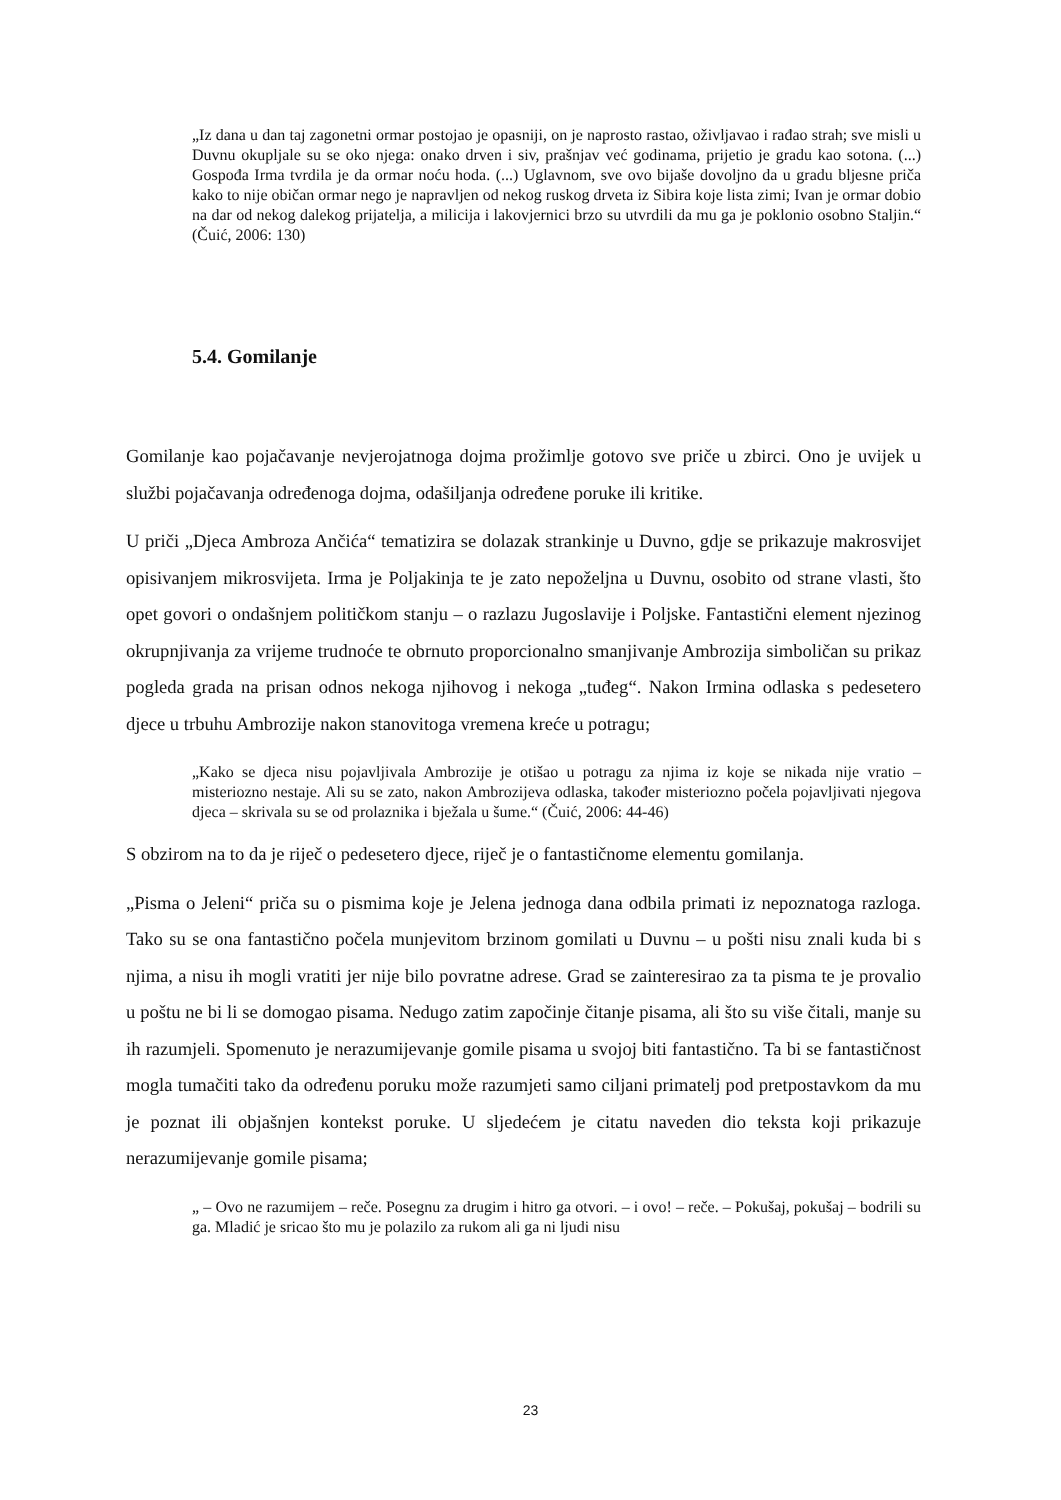„Iz dana u dan taj zagonetni ormar postojao je opasniji, on je naprosto rastao, oživljavao i rađao strah; sve misli u Duvnu okupljale su se oko njega: onako drven i siv, prašnjav već godinama, prijetio je gradu kao sotona. (...) Gospođa Irma tvrdila je da ormar noću hoda. (...) Uglavnom, sve ovo bijaše dovoljno da u gradu bljesne priča kako to nije običan ormar nego je napravljen od nekog ruskog drveta iz Sibira koje lista zimi; Ivan je ormar dobio na dar od nekog dalekog prijatelja, a milicija i lakovjernici brzo su utvrdili da mu ga je poklonio osobno Staljin.“ (Čuić, 2006: 130)
5.4. Gomilanje
Gomilanje kao pojačavanje nevjerojatnoga dojma prožimlje gotovo sve priče u zbirci. Ono je uvijek u službi pojačavanja određenoga dojma, odašiljanja određene poruke ili kritike.
U priči „Djeca Ambroza Ančića“ tematizira se dolazak strankinje u Duvno, gdje se prikazuje makrosvijet opisivanjem mikrosvijeta. Irma je Poljakinja te je zato nepoželjna u Duvnu, osobito od strane vlasti, što opet govori o ondašnjem političkom stanju – o razlazu Jugoslavije i Poljske. Fantastični element njezinog okrupnjivanja za vrijeme trudnoće te obrnuto proporcionalno smanjivanje Ambrozija simboličan su prikaz pogleda grada na prisan odnos nekoga njihovog i nekoga „tuđeg“. Nakon Irmina odlaska s pedesetero djece u trbuhu Ambrozije nakon stanovitoga vremena kreće u potragu;
„Kako se djeca nisu pojavljivala Ambrozije je otišao u potragu za njima iz koje se nikada nije vratio – misteriozno nestaje. Ali su se zato, nakon Ambrozijeva odlaska, također misteriozno počela pojavljivati njegova djeca – skrivala su se od prolaznika i bježala u šume.“ (Čuić, 2006: 44-46)
S obzirom na to da je riječ o pedesetero djece, riječ je o fantastičnome elementu gomilanja.
„Pisma o Jeleni“ priča su o pismima koje je Jelena jednoga dana odbila primati iz nepoznatoga razloga. Tako su se ona fantastično počela munjevitom brzinom gomilati u Duvnu – u pošti nisu znali kuda bi s njima, a nisu ih mogli vratiti jer nije bilo povratne adrese. Grad se zainteresirao za ta pisma te je provalio u poštu ne bi li se domogao pisama. Nedugo zatim započinje čitanje pisama, ali što su više čitali, manje su ih razumjeli. Spomenuto je nerazumijevanje gomile pisama u svojoj biti fantastično. Ta bi se fantastičnost mogla tumačiti tako da određenu poruku može razumjeti samo ciljani primatelj pod pretpostavkom da mu je poznat ili objašnjen kontekst poruke. U sljedećem je citatu naveden dio teksta koji prikazuje nerazumijevanje gomile pisama;
„ – Ovo ne razumijem – reče. Posegnu za drugim i hitro ga otvori. – i ovo! – reče. – Pokušaj, pokušaj – bodrili su ga. Mladić je sricao što mu je polazilo za rukom ali ga ni ljudi nisu
23